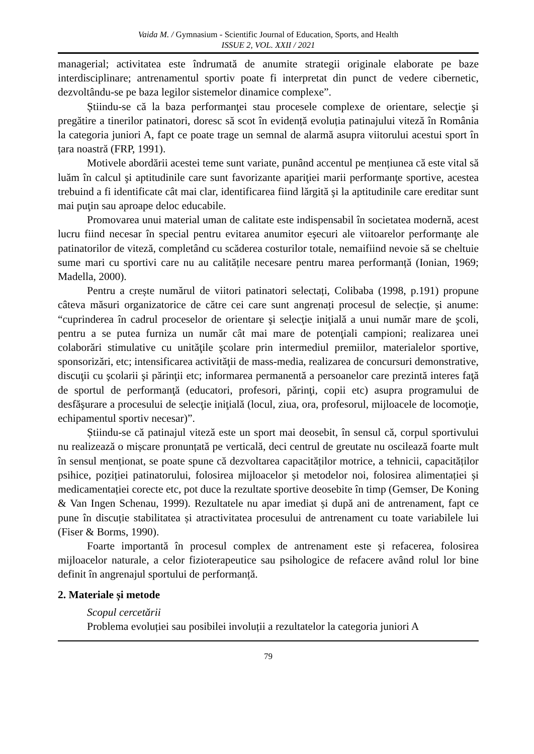Vaida M. / Gymnasium - Scientific Journal of Education, Sports, and Health
ISSUE 2, VOL. XXII / 2021
managerial; activitatea este îndrumată de anumite strategii originale elaborate pe baze interdisciplinare; antrenamentul sportiv poate fi interpretat din punct de vedere cibernetic, dezvoltându-se pe baza legilor sistemelor dinamice complexe”.
Știindu-se că la baza performanţei stau procesele complexe de orientare, selecţie şi pregătire a tinerilor patinatori, doresc să scot în evidență evoluția patinajului viteză în România la categoria juniori A, fapt ce poate trage un semnal de alarmă asupra viitorului acestui sport în țara noastră (FRP, 1991).
Motivele abordării acestei teme sunt variate, punând accentul pe mențiunea că este vital să luăm în calcul şi aptitudinile care sunt favorizante apariţiei marii performanţe sportive, acestea trebuind a fi identificate cât mai clar, identificarea fiind lărgită şi la aptitudinile care ereditar sunt mai puţin sau aproape deloc educabile.
Promovarea unui material uman de calitate este indispensabil în societatea modernă, acest lucru fiind necesar în special pentru evitarea anumitor eşecuri ale viitoarelor performanţe ale patinatorilor de viteză, completând cu scăderea costurilor totale, nemaifiind nevoie să se cheltuie sume mari cu sportivi care nu au calitățile necesare pentru marea performanță (Ionian, 1969; Madella, 2000).
Pentru a crește numărul de viitori patinatori selectați, Colibaba (1998, p.191) propune câteva măsuri organizatorice de către cei care sunt angrenați procesul de selecție, și anume: “cuprinderea în cadrul proceselor de orientare şi selecţie iniţială a unui număr mare de şcoli, pentru a se putea furniza un număr cât mai mare de potenţiali campioni; realizarea unei colaborări stimulative cu unităţile şcolare prin intermediul premiilor, materialelor sportive, sponsorizări, etc; intensificarea activităţii de mass-media, realizarea de concursuri demonstrative, discuţii cu şcolarii şi părinţii etc; informarea permanentă a persoanelor care prezintă interes faţă de sportul de performanţă (educatori, profesori, părinţi, copii etc) asupra programului de desfăşurare a procesului de selecţie iniţială (locul, ziua, ora, profesorul, mijloacele de locomoţie, echipamentul sportiv necesar)”.
Știindu-se că patinajul viteză este un sport mai deosebit, în sensul că, corpul sportivului nu realizează o mișcare pronunțată pe verticală, deci centrul de greutate nu oscilează foarte mult în sensul menționat, se poate spune că dezvoltarea capacităților motrice, a tehnicii, capacităților psihice, poziției patinatorului, folosirea mijloacelor și metodelor noi, folosirea alimentației și medicamentației corecte etc, pot duce la rezultate sportive deosebite în timp (Gemser, De Koning & Van Ingen Schenau, 1999). Rezultatele nu apar imediat și după ani de antrenament, fapt ce pune în discuție stabilitatea și atractivitatea procesului de antrenament cu toate variabilele lui (Fiser & Borms, 1990).
Foarte importantă în procesul complex de antrenament este și refacerea, folosirea mijloacelor naturale, a celor fizioterapeutice sau psihologice de refacere având rolul lor bine definit în angrenajul sportului de performanță.
2. Materiale și metode
Scopul cercetării
Problema evoluției sau posibilei involuții a rezultatelor la categoria juniori A
79